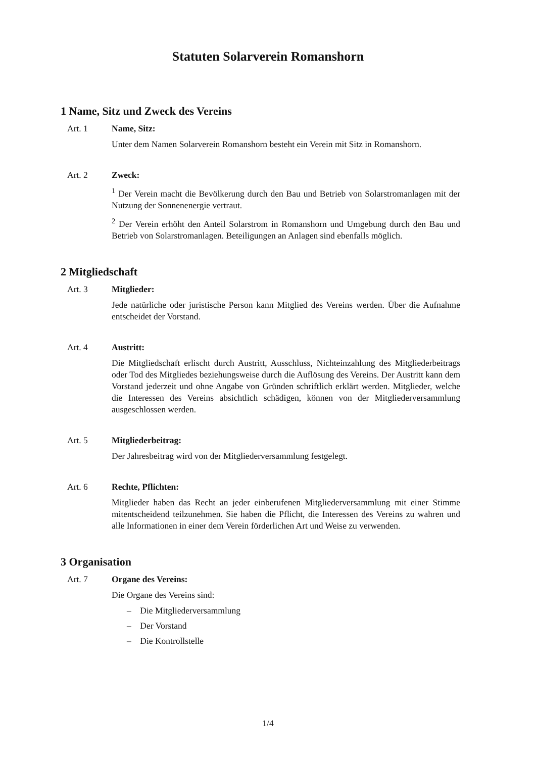Statuten Solarverein Romanshorn
1 Name, Sitz und Zweck des Vereins
Art. 1 Name, Sitz:
Unter dem Namen Solarverein Romanshorn besteht ein Verein mit Sitz in Romanshorn.
Art. 2 Zweck:
<sup>1</sup> Der Verein macht die Bevölkerung durch den Bau und Betrieb von Solarstromanlagen mit der Nutzung der Sonnenenergie vertraut.
<sup>2</sup> Der Verein erhöht den Anteil Solarstrom in Romanshorn und Umgebung durch den Bau und Betrieb von Solarstromanlagen. Beteiligungen an Anlagen sind ebenfalls möglich.
2 Mitgliedschaft
Art. 3 Mitglieder:
Jede natürliche oder juristische Person kann Mitglied des Vereins werden. Über die Aufnahme entscheidet der Vorstand.
Art. 4 Austritt:
Die Mitgliedschaft erlischt durch Austritt, Ausschluss, Nichteinzahlung des Mitgliederbeitrags oder Tod des Mitgliedes beziehungsweise durch die Auflösung des Vereins. Der Austritt kann dem Vorstand jederzeit und ohne Angabe von Gründen schriftlich erklärt werden. Mitglieder, welche die Interessen des Vereins absichtlich schädigen, können von der Mitgliederversammlung ausgeschlossen werden.
Art. 5 Mitgliederbeitrag:
Der Jahresbeitrag wird von der Mitgliederversammlung festgelegt.
Art. 6 Rechte, Pflichten:
Mitglieder haben das Recht an jeder einberufenen Mitgliederversammlung mit einer Stimme mitentscheidend teilzunehmen. Sie haben die Pflicht, die Interessen des Vereins zu wahren und alle Informationen in einer dem Verein förderlichen Art und Weise zu verwenden.
3 Organisation
Art. 7 Organe des Vereins:
Die Organe des Vereins sind:
– Die Mitgliederversammlung
– Der Vorstand
– Die Kontrollstelle
1/4